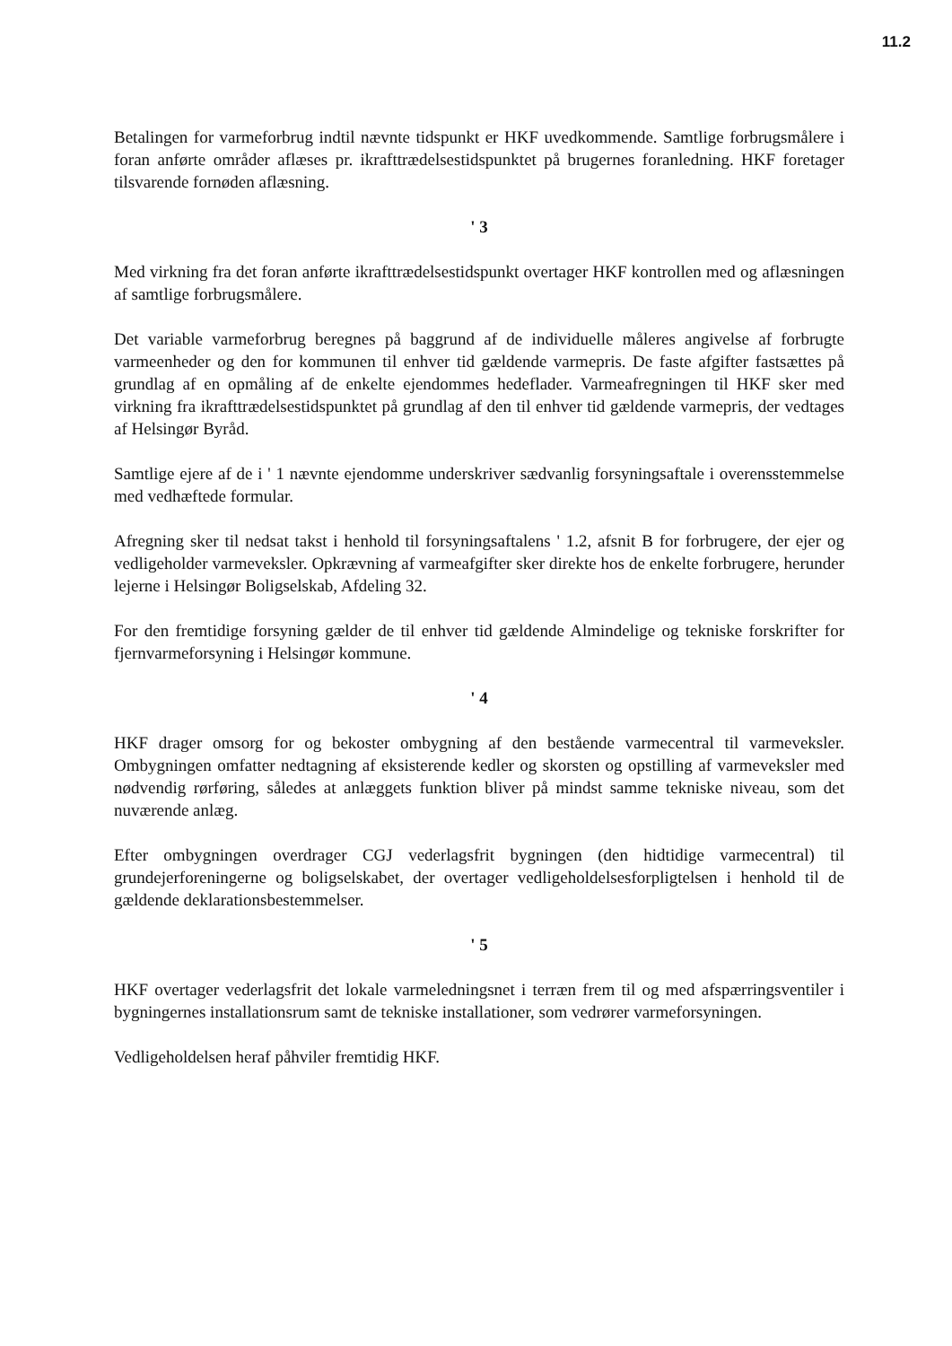11.2
Betalingen for varmeforbrug indtil nævnte tidspunkt er HKF uvedkommende. Samtlige forbrugsmålere i foran anførte områder aflæses pr. ikrafttrædelsestidspunktet på brugernes foranledning. HKF foretager tilsvarende fornøden aflæsning.
' 3
Med virkning fra det foran anførte ikrafttrædelsestidspunkt overtager HKF kontrollen med og aflæsningen af samtlige forbrugsmålere.
Det variable varmeforbrug beregnes på baggrund af de individuelle måleres angivelse af forbrugte varmeenheder og den for kommunen til enhver tid gældende varmepris. De faste afgifter fastsættes på grundlag af en opmåling af de enkelte ejendommes hedeflader. Varmeafregningen til HKF sker med virkning fra ikrafttrædelsestidspunktet på grundlag af den til enhver tid gældende varmepris, der vedtages af Helsingør Byråd.
Samtlige ejere af de i ' 1 nævnte ejendomme underskriver sædvanlig forsyningsaftale i overensstemmelse med vedhæftede formular.
Afregning sker til nedsat takst i henhold til forsyningsaftalens ' 1.2, afsnit B for forbrugere, der ejer og vedligeholder varmeveksler. Opkrævning af varmeafgifter sker direkte hos de enkelte forbrugere, herunder lejerne i Helsingør Boligselskab, Afdeling 32.
For den fremtidige forsyning gælder de til enhver tid gældende Almindelige og tekniske forskrifter for fjernvarmeforsyning i Helsingør kommune.
' 4
HKF drager omsorg for og bekoster ombygning af den bestående varmecentral til varmeveksler. Ombygningen omfatter nedtagning af eksisterende kedler og skorsten og opstilling af varmeveksler med nødvendig rørføring, således at anlæggets funktion bliver på mindst samme tekniske niveau, som det nuværende anlæg.
Efter ombygningen overdrager CGJ vederlagsfrit bygningen (den hidtidige varmecentral) til grundejerforeningerne og boligselskabet, der overtager vedligeholdelsesforpligtelsen i henhold til de gældende deklarationsbestemmelser.
' 5
HKF overtager vederlagsfrit det lokale varmeledningsnet i terræn frem til og med afspærringsventiler i bygningernes installationsrum samt de tekniske installationer, som vedrører varmeforsyningen.
Vedligeholdelsen heraf påhviler fremtidig HKF.